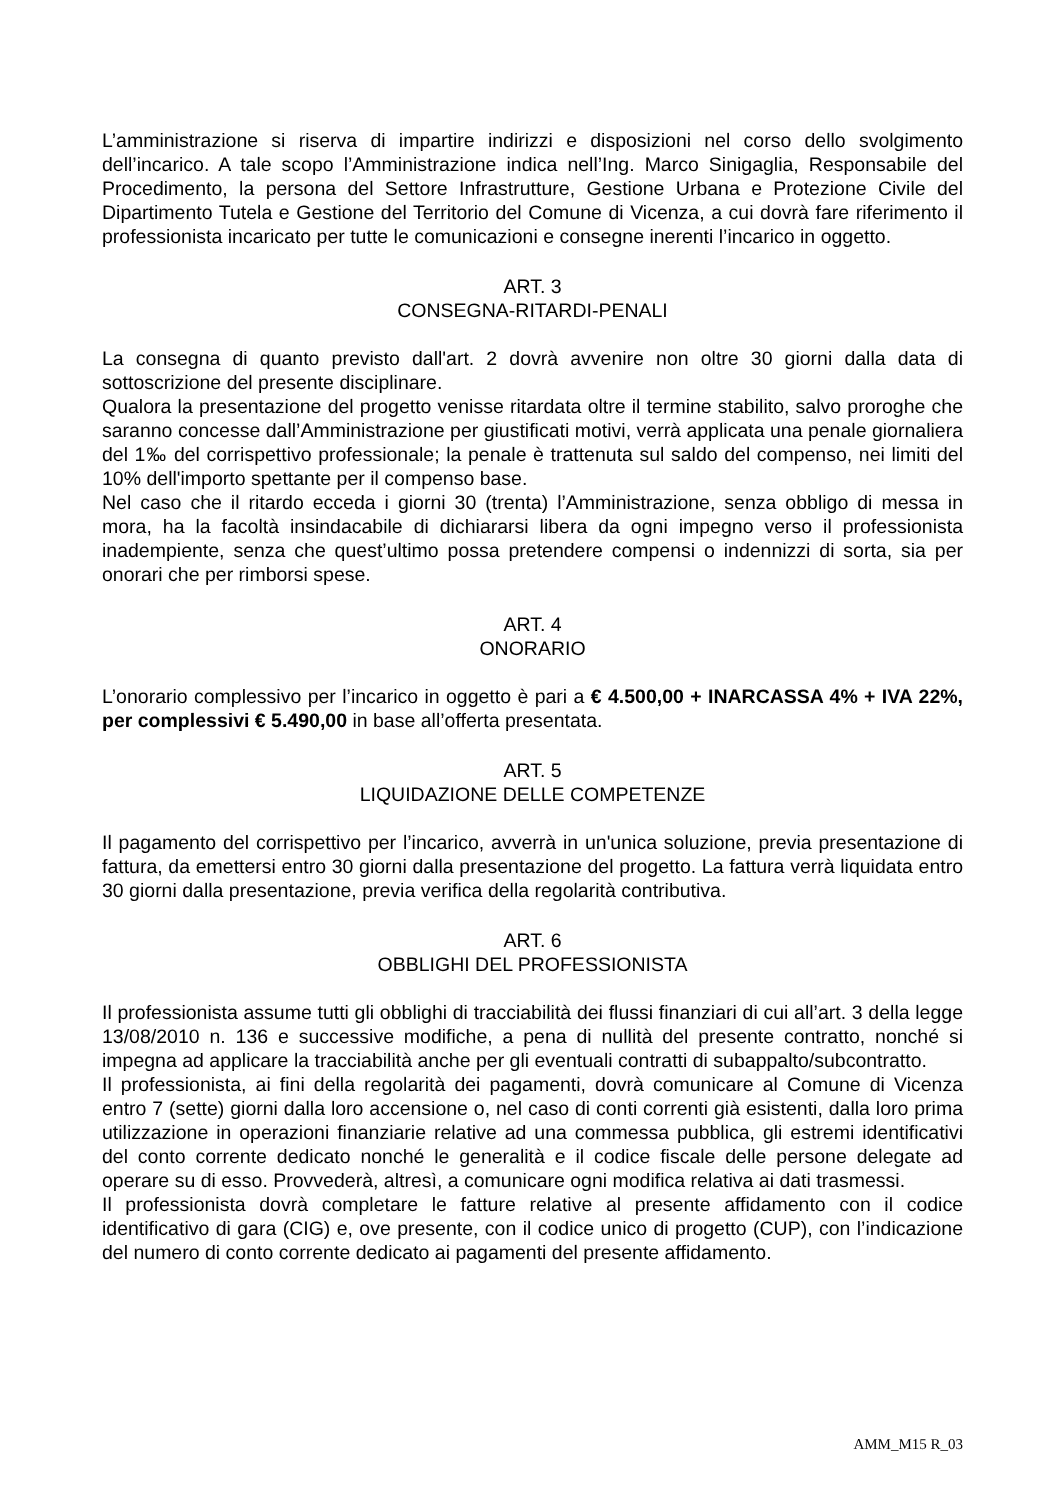L’amministrazione si riserva di impartire indirizzi e disposizioni nel corso dello svolgimento dell’incarico. A tale scopo l’Amministrazione indica nell’Ing. Marco Sinigaglia, Responsabile del Procedimento, la persona del Settore Infrastrutture, Gestione Urbana e Protezione Civile del Dipartimento Tutela e Gestione del Territorio del Comune di Vicenza, a cui dovrà fare riferimento il professionista incaricato per tutte le comunicazioni e consegne inerenti l’incarico in oggetto.
ART. 3
CONSEGNA-RITARDI-PENALI
La consegna di quanto previsto dall'art. 2 dovrà avvenire non oltre 30 giorni dalla data di sottoscrizione del presente disciplinare.
Qualora la presentazione del progetto venisse ritardata oltre il termine stabilito, salvo proroghe che saranno concesse dall’Amministrazione per giustificati motivi, verrà applicata una penale giornaliera del 1‰ del corrispettivo professionale; la penale è trattenuta sul saldo del compenso, nei limiti del 10% dell'importo spettante per il compenso base.
Nel caso che il ritardo ecceda i giorni 30 (trenta) l’Amministrazione, senza obbligo di messa in mora, ha la facoltà insindacabile di dichiararsi libera da ogni impegno verso il professionista inadempiente, senza che quest’ultimo possa pretendere compensi o indennizzi di sorta, sia per onorari che per rimborsi spese.
ART. 4
ONORARIO
L’onorario complessivo per l’incarico in oggetto è pari a € 4.500,00 + INARCASSA 4% + IVA 22%, per complessivi € 5.490,00 in base all’offerta presentata.
ART. 5
LIQUIDAZIONE DELLE COMPETENZE
Il pagamento del corrispettivo per l’incarico, avverrà in un'unica soluzione, previa presentazione di fattura, da emettersi entro 30 giorni dalla presentazione del progetto. La fattura verrà liquidata entro 30 giorni dalla presentazione, previa verifica della regolarità contributiva.
ART. 6
OBBLIGHI DEL PROFESSIONISTA
Il professionista assume tutti gli obblighi di tracciabilità dei flussi finanziari di cui all’art. 3 della legge 13/08/2010 n. 136 e successive modifiche, a pena di nullità del presente contratto, nonché si impegna ad applicare la tracciabilità anche per gli eventuali contratti di subappalto/subcontratto.
Il professionista, ai fini della regolarità dei pagamenti, dovrà comunicare al Comune di Vicenza entro 7 (sette) giorni dalla loro accensione o, nel caso di conti correnti già esistenti, dalla loro prima utilizzazione in operazioni finanziarie relative ad una commessa pubblica, gli estremi identificativi del conto corrente dedicato nonché le generalità e il codice fiscale delle persone delegate ad operare su di esso. Provvederà, altresì, a comunicare ogni modifica relativa ai dati trasmessi.
Il professionista dovrà completare le fatture relative al presente affidamento con il codice identificativo di gara (CIG) e, ove presente, con il codice unico di progetto (CUP), con l’indicazione del numero di conto corrente dedicato ai pagamenti del presente affidamento.
AMM_M15 R_03